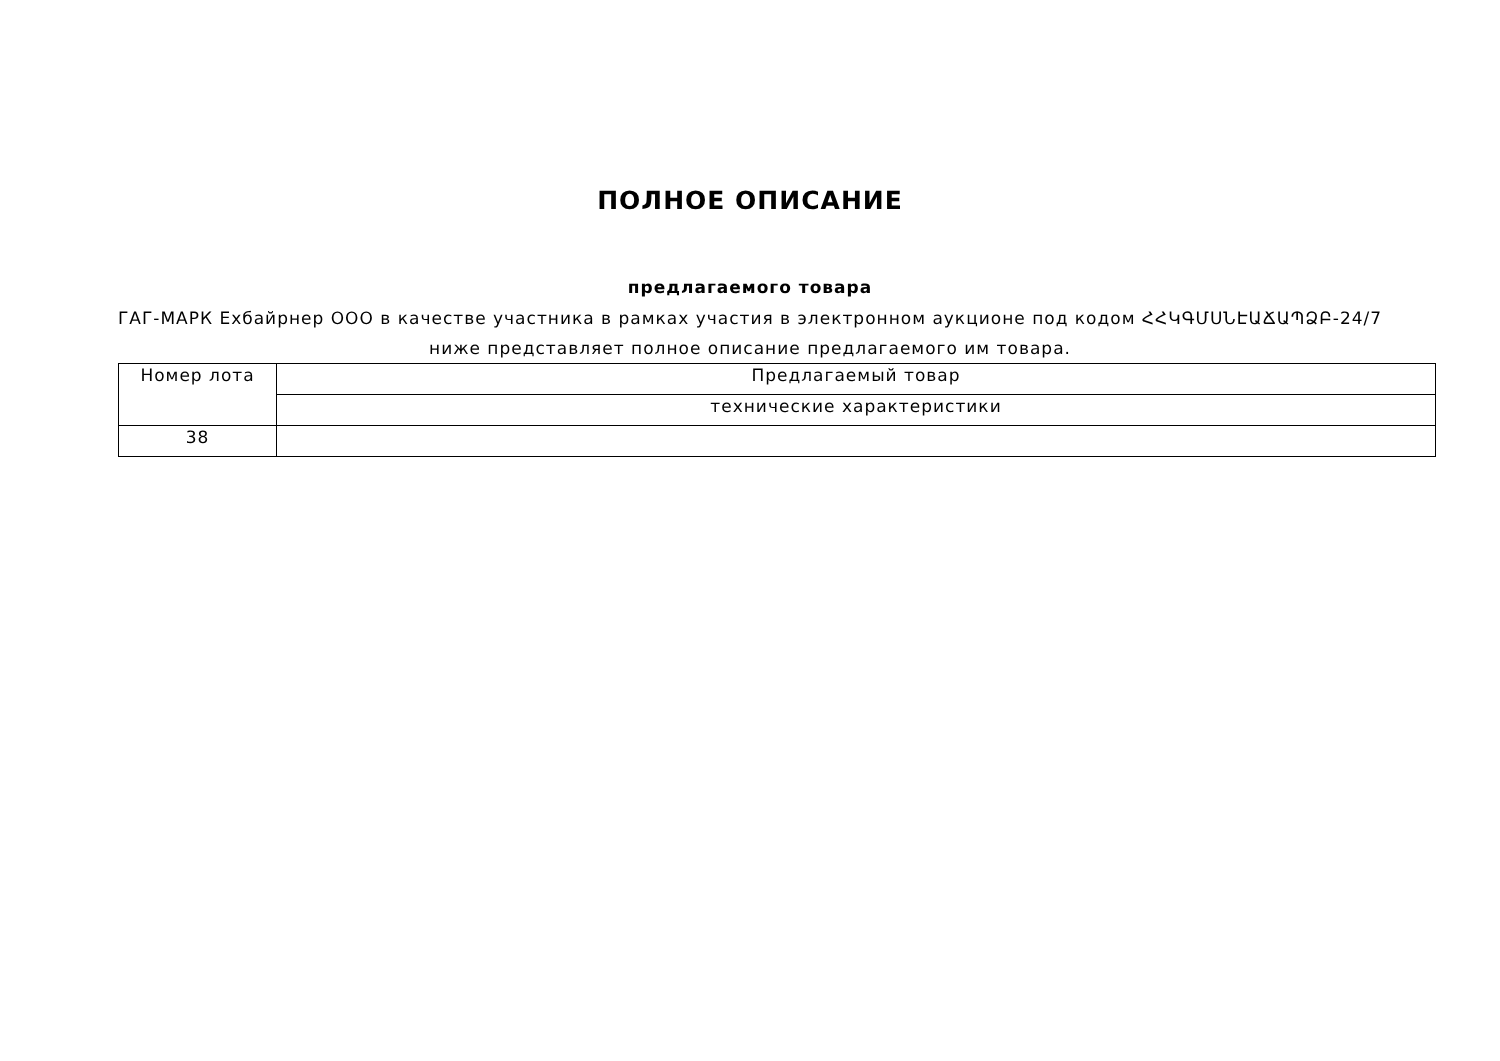ПОЛНОЕ ОПИСАНИЕ
предлагаемого товара
ГАГ-МАРК Ехбайрнер ООО в качестве участника в рамках участия в электронном аукционе под кодом ՀՀԿԳՄՍՆԷԱՃԱՊՁԲ-24/7
ниже представляет полное описание предлагаемого им товара.
| Номер лота | Предлагаемый товар |
| --- | --- |
| | технические характеристики |
| 38 | |